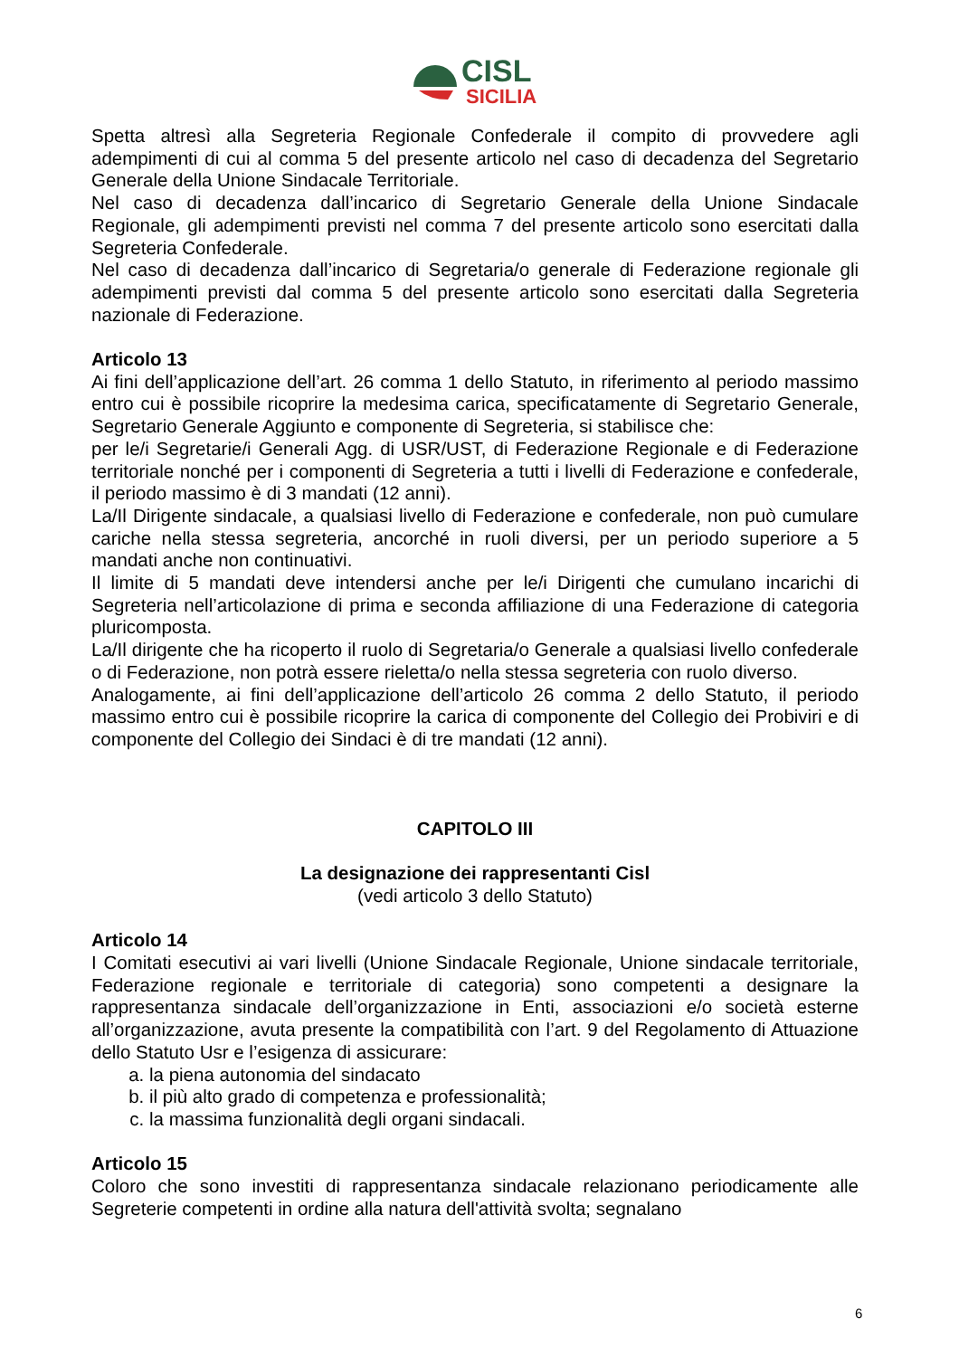CISL
SICILIA
Spetta altresì alla Segreteria Regionale Confederale il compito di provvedere agli adempimenti di cui al comma 5 del presente articolo nel caso di decadenza del Segretario Generale della Unione Sindacale Territoriale.
Nel caso di decadenza dall’incarico di Segretario Generale della Unione Sindacale Regionale, gli adempimenti previsti nel comma 7 del presente articolo sono esercitati dalla Segreteria Confederale.
Nel caso di decadenza dall’incarico di Segretaria/o generale di Federazione regionale gli adempimenti previsti dal comma 5 del presente articolo sono esercitati dalla Segreteria nazionale di Federazione.
Articolo 13
Ai fini dell’applicazione dell’art. 26 comma 1 dello Statuto, in riferimento al periodo massimo entro cui è possibile ricoprire la medesima carica, specificatamente di Segretario Generale, Segretario Generale Aggiunto e componente di Segreteria, si stabilisce che:
per le/i Segretarie/i Generali Agg. di USR/UST, di Federazione Regionale e di Federazione territoriale nonché per i componenti di Segreteria a tutti i livelli di Federazione e confederale, il periodo massimo è di 3 mandati (12 anni).
La/Il Dirigente sindacale, a qualsiasi livello di Federazione e confederale, non può cumulare cariche nella stessa segreteria, ancorché in ruoli diversi, per un periodo superiore a 5 mandati anche non continuativi.
Il limite di 5 mandati deve intendersi anche per le/i Dirigenti che cumulano incarichi di Segreteria nell’articolazione di prima e seconda affiliazione di una Federazione di categoria pluricomposta.
La/Il dirigente che ha ricoperto il ruolo di Segretaria/o Generale a qualsiasi livello confederale o di Federazione, non potrà essere rieletta/o nella stessa segreteria con ruolo diverso.
Analogamente, ai fini dell’applicazione dell’articolo 26 comma 2 dello Statuto, il periodo massimo entro cui è possibile ricoprire la carica di componente del Collegio dei Probiviri e di componente del Collegio dei Sindaci è di tre mandati (12 anni).
CAPITOLO III
La designazione dei rappresentanti Cisl
(vedi articolo 3 dello Statuto)
Articolo 14
I Comitati esecutivi ai vari livelli (Unione Sindacale Regionale, Unione sindacale territoriale, Federazione regionale e territoriale di categoria) sono competenti a designare la rappresentanza sindacale dell’organizzazione in Enti, associazioni e/o società esterne all’organizzazione, avuta presente la compatibilità con l’art. 9 del Regolamento di Attuazione dello Statuto Usr e l’esigenza di assicurare:
a. la piena autonomia del sindacato
b. il più alto grado di competenza e professionalità;
c. la massima funzionalità degli organi sindacali.
Articolo 15
Coloro che sono investiti di rappresentanza sindacale relazionano periodicamente alle Segreterie competenti in ordine alla natura dell'attività svolta; segnalano
6